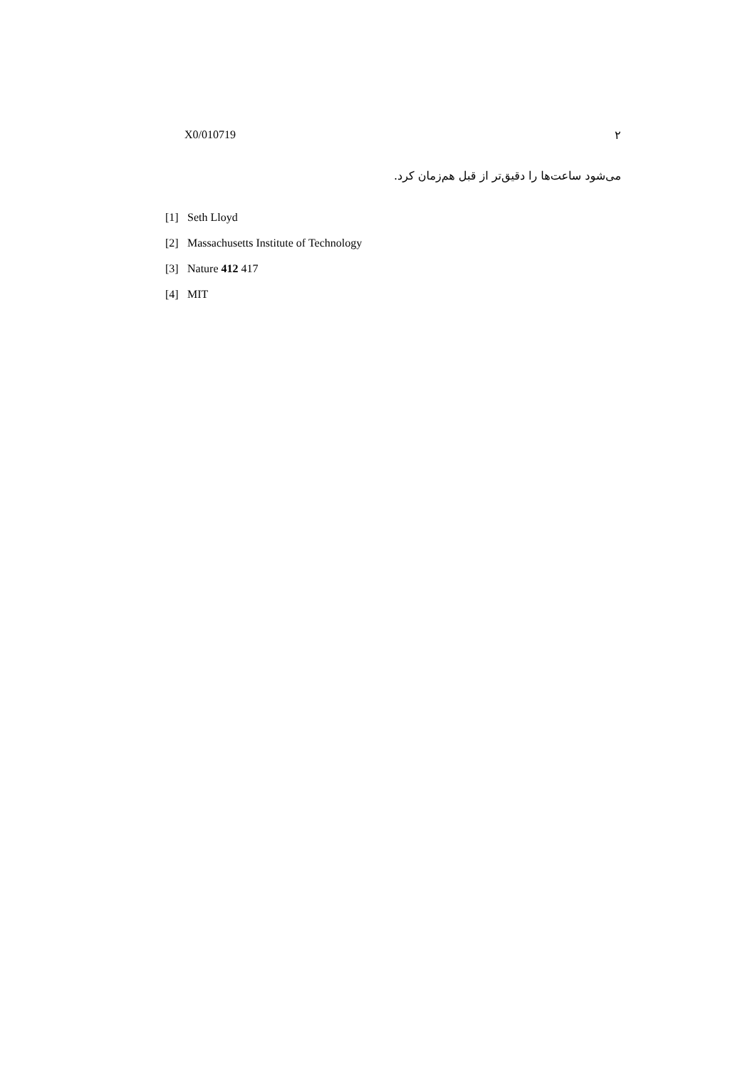X0/010719 ۲
می‌شود ساعت‌ها را دقیق‌تر از قبل هم‌زمان کرد.
[1] Seth Lloyd
[2] Massachusetts Institute of Technology
[3] Nature 412 417
[4] MIT